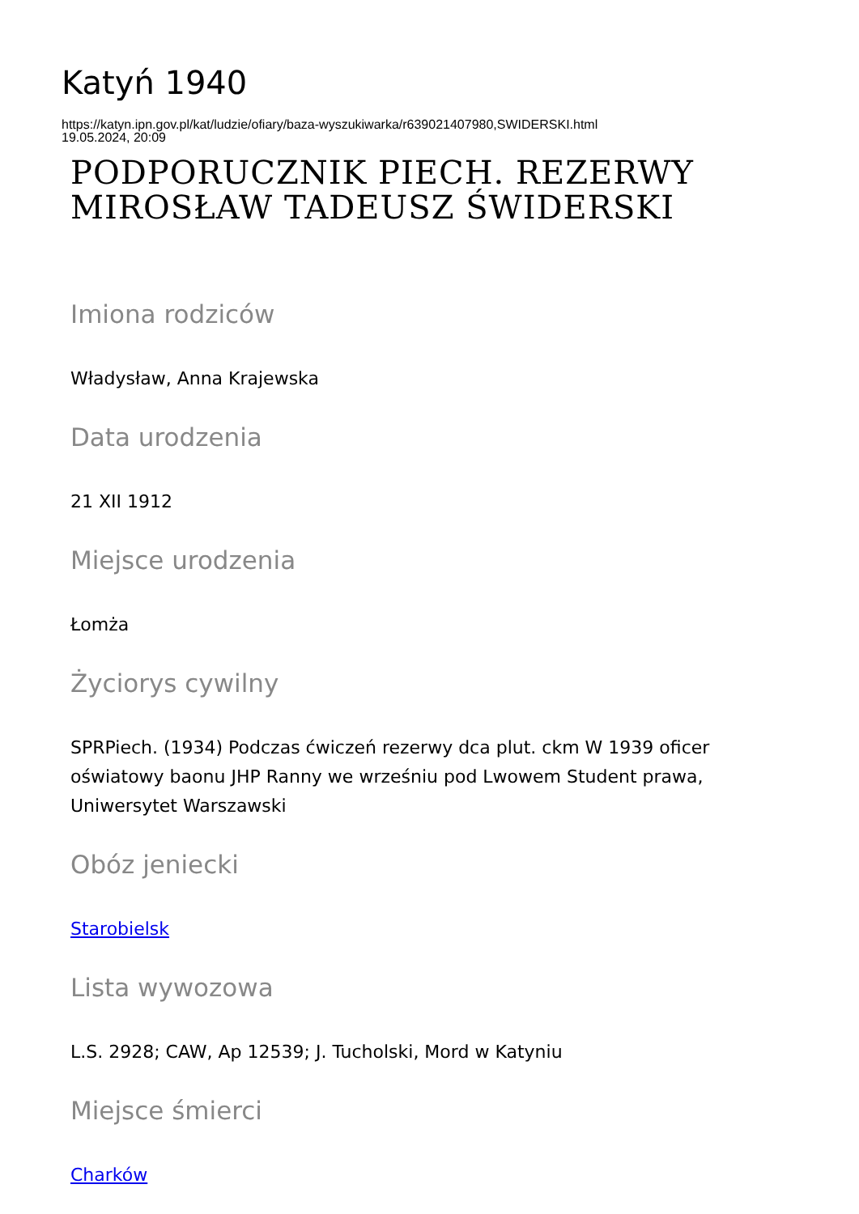Katyń 1940
https://katyn.ipn.gov.pl/kat/ludzie/ofiary/baza-wyszukiwarka/r639021407980,SWIDERSKI.html
19.05.2024, 20:09
PODPORUCZNIK PIECH. REZERWY MIROSŁAW TADEUSZ ŚWIDERSKI
Imiona rodziców
Władysław, Anna Krajewska
Data urodzenia
21 XII 1912
Miejsce urodzenia
Łomża
Życiorys cywilny
SPRPiech. (1934) Podczas ćwiczeń rezerwy dca plut. ckm W 1939 oficer oświatowy baonu JHP Ranny we wrześniu pod Lwowem Student prawa, Uniwersytet Warszawski
Obóz jeniecki
Starobielsk
Lista wywozowa
L.S. 2928; CAW, Ap 12539; J. Tucholski, Mord w Katyniu
Miejsce śmierci
Charków